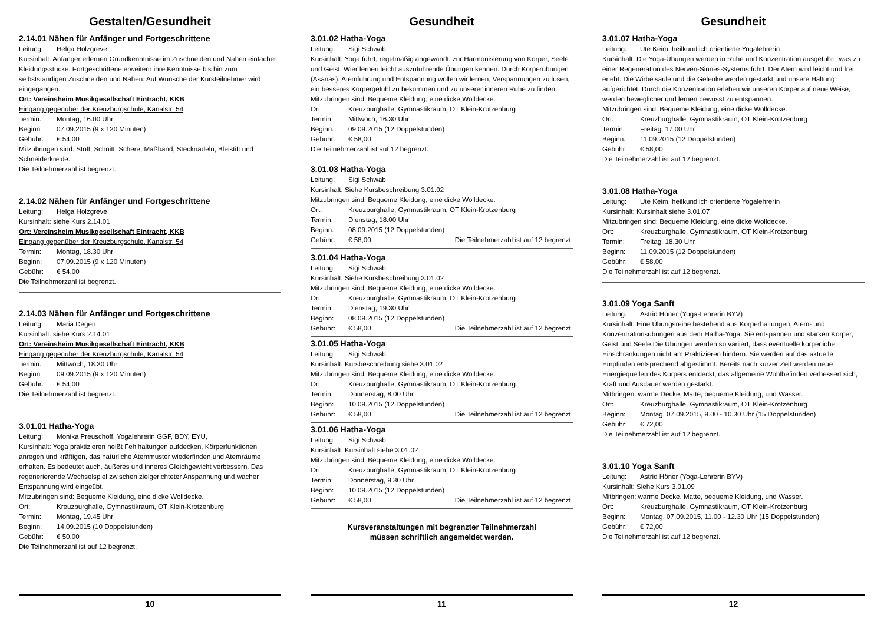Gestalten/Gesundheit
2.14.01 Nähen für Anfänger und Fortgeschrittene
Leitung: Helga Holzgreve
Kursinhalt: Anfänger erlernen Grundkenntnisse im Zuschneiden und Nähen einfacher Kleidungsstücke, Fortgeschrittene erweitern ihre Kenntnisse bis hin zum selbstständigen Zuschneiden und Nähen. Auf Wünsche der Kursteilnehmer wird eingegangen.
Ort: Vereinsheim Musikgesellschaft Eintracht, KKB
Eingang gegenüber der Kreuzburgschule, Kanalstr. 54
Termin: Montag, 16.00 Uhr
Beginn: 07.09.2015 (9 x 120 Minuten)
Gebühr: € 54,00
Mitzubringen sind: Stoff, Schnitt, Schere, Maßband, Stecknadeln, Bleistift und Schneiderkreide.
Die Teilnehmerzahl ist begrenzt.
2.14.02 Nähen für Anfänger und Fortgeschrittene
Leitung: Helga Holzgreve
Kursinhalt: siehe Kurs 2.14.01
Ort: Vereinsheim Musikgesellschaft Eintracht, KKB
Eingang gegenüber der Kreuzburgschule, Kanalstr. 54
Termin: Montag, 18.30 Uhr
Beginn: 07.09.2015 (9 x 120 Minuten)
Gebühr: € 54,00
Die Teilnehmerzahl ist begrenzt.
2.14.03 Nähen für Anfänger und Fortgeschrittene
Leitung: Maria Degen
Kursinhalt: siehe Kurs 2.14.01
Ort: Vereinsheim Musikgesellschaft Eintracht, KKB
Eingang gegenüber der Kreuzburgschule, Kanalstr. 54
Termin: Mittwoch, 18.30 Uhr
Beginn: 09.09.2015 (9 x 120 Minuten)
Gebühr: € 54,00
Die Teilnehmerzahl ist begrenzt.
3.01.01 Hatha-Yoga
Leitung: Monika Preuschoff, Yogalehrerin GGF, BDY, EYU,
Kursinhalt: Yoga praktizieren heißt Fehlhaltungen aufdecken, Körperfunktionen anregen und kräftigen, das natürliche Atemmuster wiederfinden und Atemräume erhalten. Es bedeutet auch, äußeres und inneres Gleichgewicht verbessern. Das regenerierende Wechselspiel zwischen zielgerichteter Anspannung und wacher Entspannung wird eingeübt.
Mitzubringen sind: Bequeme Kleidung, eine dicke Wolldecke.
Ort: Kreuzburghalle, Gymnastikraum, OT Klein-Krotzenburg
Termin: Montag, 19.45 Uhr
Beginn: 14.09.2015 (10 Doppelstunden)
Gebühr: € 50,00
Die Teilnehmerzahl ist auf 12 begrenzt.
10
Gesundheit
3.01.02 Hatha-Yoga
Leitung: Sigi Schwab
Kursinhalt: Yoga führt, regelmäßig angewandt, zur Harmonisierung von Körper, Seele und Geist. Wier lernen leicht auszuführende Übungen kennen. Durch Körperübungen (Asanas), Atemführung und Entspannung wollen wir lernen, Verspannungen zu lösen, ein besseres Körpergefühl zu bekommen und zu unserer inneren Ruhe zu finden. Mitzubringen sind: Bequeme Kleidung, eine dicke Wolldecke.
Ort: Kreuzburghalle, Gymnastikraum, OT Klein-Krotzenburg
Termin: Mittwoch, 16.30 Uhr
Beginn: 09.09.2015 (12 Doppelstunden)
Gebühr: € 58,00
Die Teilnehmerzahl ist auf 12 begrenzt.
3.01.03 Hatha-Yoga
Leitung: Sigi Schwab
Kursinhalt: Siehe Kursbeschreibung 3.01.02
Mitzubringen sind: Bequeme Kleidung, eine dicke Wolldecke.
Ort: Kreuzburghalle, Gymnastikraum, OT Klein-Krotzenburg
Termin: Dienstag, 18.00 Uhr
Beginn: 08.09.2015 (12 Doppelstunden)
Gebühr: € 58,00 Die Teilnehmerzahl ist auf 12 begrenzt.
3.01.04 Hatha-Yoga
Leitung: Sigi Schwab
Kursinhalt: Siehe Kursbeschreibung 3.01.02
Mitzubringen sind: Bequeme Kleidung, eine dicke Wolldecke.
Ort: Kreuzburghalle, Gymnastikraum, OT Klein-Krotzenburg
Termin: Dienstag, 19.30 Uhr
Beginn: 08.09.2015 (12 Doppelstunden)
Gebühr: € 58,00 Die Teilnehmerzahl ist auf 12 begrenzt.
3.01.05 Hatha-Yoga
Leitung: Sigi Schwab
Kursinhalt: Kursbeschreibung siehe 3.01.02
Mitzubringen sind: Bequeme Kleidung, eine dicke Wolldecke.
Ort: Kreuzburghalle, Gymnastikraum, OT Klein-Krotzenburg
Termin: Donnerstag, 8.00 Uhr
Beginn: 10.09.2015 (12 Doppelstunden)
Gebühr: € 58,00 Die Teilnehmerzahl ist auf 12 begrenzt.
3.01.06 Hatha-Yoga
Leitung: Sigi Schwab
Kursinhalt: Kursinhalt siehe 3.01.02
Mitzubringen sind: Bequeme Kleidung, eine dicke Wolldecke.
Ort: Kreuzburghalle, Gymnastikraum, OT Klein-Krotzenburg
Termin: Donnerstag, 9.30 Uhr
Beginn: 10.09.2015 (12 Doppelstunden)
Gebühr: € 58,00 Die Teilnehmerzahl ist auf 12 begrenzt.
Kursveranstaltungen mit begrenzter Teilnehmerzahl
müssen schriftlich angemeldet werden.
11
Gesundheit
3.01.07 Hatha-Yoga
Leitung: Ute Keim, heilkundlich orientierte Yogalehrerin
Kursinhalt: Die Yoga-Übungen werden in Ruhe und Konzentration ausgeführt, was zu einer Regeneration des Nerven-Sinnes-Systems führt. Der Atem wird leicht und frei erlebt. Die Wirbelsäule und die Gelenke werden gestärkt und unsere Haltung aufgerichtet. Durch die Konzentration erleben wir unseren Körper auf neue Weise, werden beweglicher und lernen bewusst zu entspannen.
Mitzubringen sind: Bequeme Kleidung, eine dicke Wolldecke.
Ort: Kreuzburghalle, Gymnastikraum, OT Klein-Krotzenburg
Termin: Freitag, 17.00 Uhr
Beginn: 11.09.2015 (12 Doppelstunden)
Gebühr: € 58,00
Die Teilnehmerzahl ist auf 12 begrenzt.
3.01.08 Hatha-Yoga
Leitung: Ute Keim, heilkundlich orientierte Yogalehrerin
Kursinhalt: Kursinhalt siehe 3.01.07
Mitzubringen sind: Bequeme Kleidung, eine dicke Wolldecke.
Ort: Kreuzburghalle, Gymnastikraum, OT Klein-Krotzenburg
Termin: Freitag, 18.30 Uhr
Beginn: 11.09.2015 (12 Doppelstunden)
Gebühr: € 58,00
Die Teilnehmerzahl ist auf 12 begrenzt.
3.01.09 Yoga Sanft
Leitung: Astrid Höner (Yoga-Lehrerin BYV)
Kursinhalt: Eine Übungsreihe bestehend aus Körperhaltungen, Atem- und Konzentrationsübungen aus dem Hatha-Yoga. Sie entspannen und stärken Körper, Geist und Seele.Die Übungen werden so variiert, dass eventuelle körperliche Einschränkungen nicht am Praktizieren hindern. Sie werden auf das aktuelle Empfinden entsprechend abgestimmt. Bereits nach kurzer Zeit werden neue Energiequellen des Körpers entdeckt, das allgemeine Wohlbefinden verbessert sich, Kraft und Ausdauer werden gestärkt.
Mitbringen: warme Decke, Matte, bequeme Kleidung, und Wasser.
Ort: Kreuzburghalle, Gymnastikraum, OT Klein-Krotzenburg
Beginn: Montag, 07.09.2015, 9.00 - 10.30 Uhr (15 Doppelstunden)
Gebühr: € 72,00
Die Teilnehmerzahl ist auf 12 begrenzt.
3.01.10 Yoga Sanft
Leitung: Astrid Höner (Yoga-Lehrerin BYV)
Kursinhalt: Siehe Kurs 3.01.09
Mitbringen: warme Decke, Matte, bequeme Kleidung, und Wasser.
Ort: Kreuzburghalle, Gymnastikraum, OT Klein-Krotzenburg
Beginn: Montag, 07.09.2015, 11.00 - 12.30 Uhr (15 Doppelstunden)
Gebühr: € 72,00
Die Teilnehmerzahl ist auf 12 begrenzt.
12